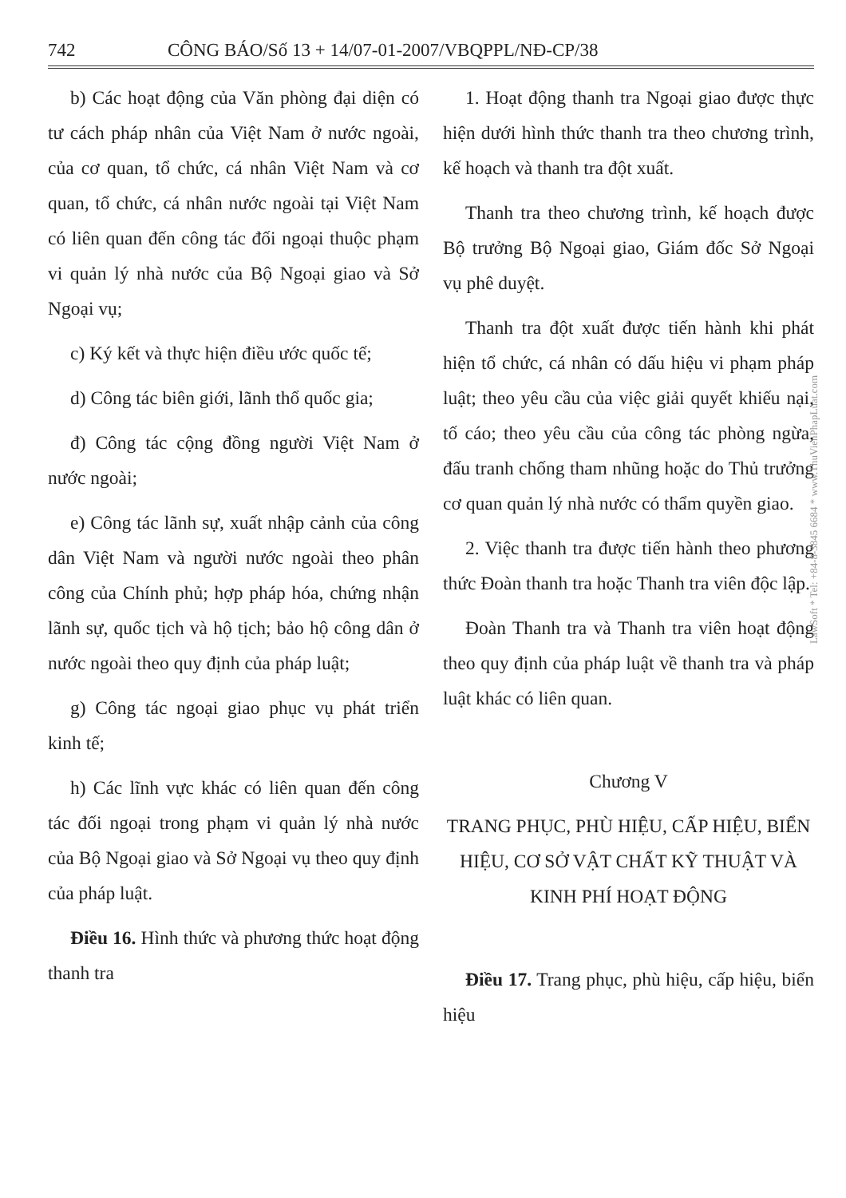742 CÔNG BÁO/Số 13 + 14/07-01-2007/VBQPPL/NĐ-CP/38
b) Các hoạt động của Văn phòng đại diện có tư cách pháp nhân của Việt Nam ở nước ngoài, của cơ quan, tổ chức, cá nhân Việt Nam và cơ quan, tổ chức, cá nhân nước ngoài tại Việt Nam có liên quan đến công tác đối ngoại thuộc phạm vi quản lý nhà nước của Bộ Ngoại giao và Sở Ngoại vụ;
c) Ký kết và thực hiện điều ước quốc tế;
d) Công tác biên giới, lãnh thổ quốc gia;
đ) Công tác cộng đồng người Việt Nam ở nước ngoài;
e) Công tác lãnh sự, xuất nhập cảnh của công dân Việt Nam và người nước ngoài theo phân công của Chính phủ; hợp pháp hóa, chứng nhận lãnh sự, quốc tịch và hộ tịch; bảo hộ công dân ở nước ngoài theo quy định của pháp luật;
g) Công tác ngoại giao phục vụ phát triển kinh tế;
h) Các lĩnh vực khác có liên quan đến công tác đối ngoại trong phạm vi quản lý nhà nước của Bộ Ngoại giao và Sở Ngoại vụ theo quy định của pháp luật.
Điều 16. Hình thức và phương thức hoạt động thanh tra
1. Hoạt động thanh tra Ngoại giao được thực hiện dưới hình thức thanh tra theo chương trình, kế hoạch và thanh tra đột xuất.
Thanh tra theo chương trình, kế hoạch được Bộ trưởng Bộ Ngoại giao, Giám đốc Sở Ngoại vụ phê duyệt.
Thanh tra đột xuất được tiến hành khi phát hiện tổ chức, cá nhân có dấu hiệu vi phạm pháp luật; theo yêu cầu của việc giải quyết khiếu nại, tố cáo; theo yêu cầu của công tác phòng ngừa, đấu tranh chống tham nhũng hoặc do Thủ trưởng cơ quan quản lý nhà nước có thẩm quyền giao.
2. Việc thanh tra được tiến hành theo phương thức Đoàn thanh tra hoặc Thanh tra viên độc lập.
Đoàn Thanh tra và Thanh tra viên hoạt động theo quy định của pháp luật về thanh tra và pháp luật khác có liên quan.
Chương V
TRANG PHỤC, PHÙ HIỆU, CẤP HIỆU, BIỂN HIỆU, CƠ SỞ VẬT CHẤT KỸ THUẬT VÀ KINH PHÍ HOẠT ĐỘNG
Điều 17. Trang phục, phù hiệu, cấp hiệu, biển hiệu
LawSoft * Tel: +84-8-3845 6684 * www.ThuVienPhapLuat.com